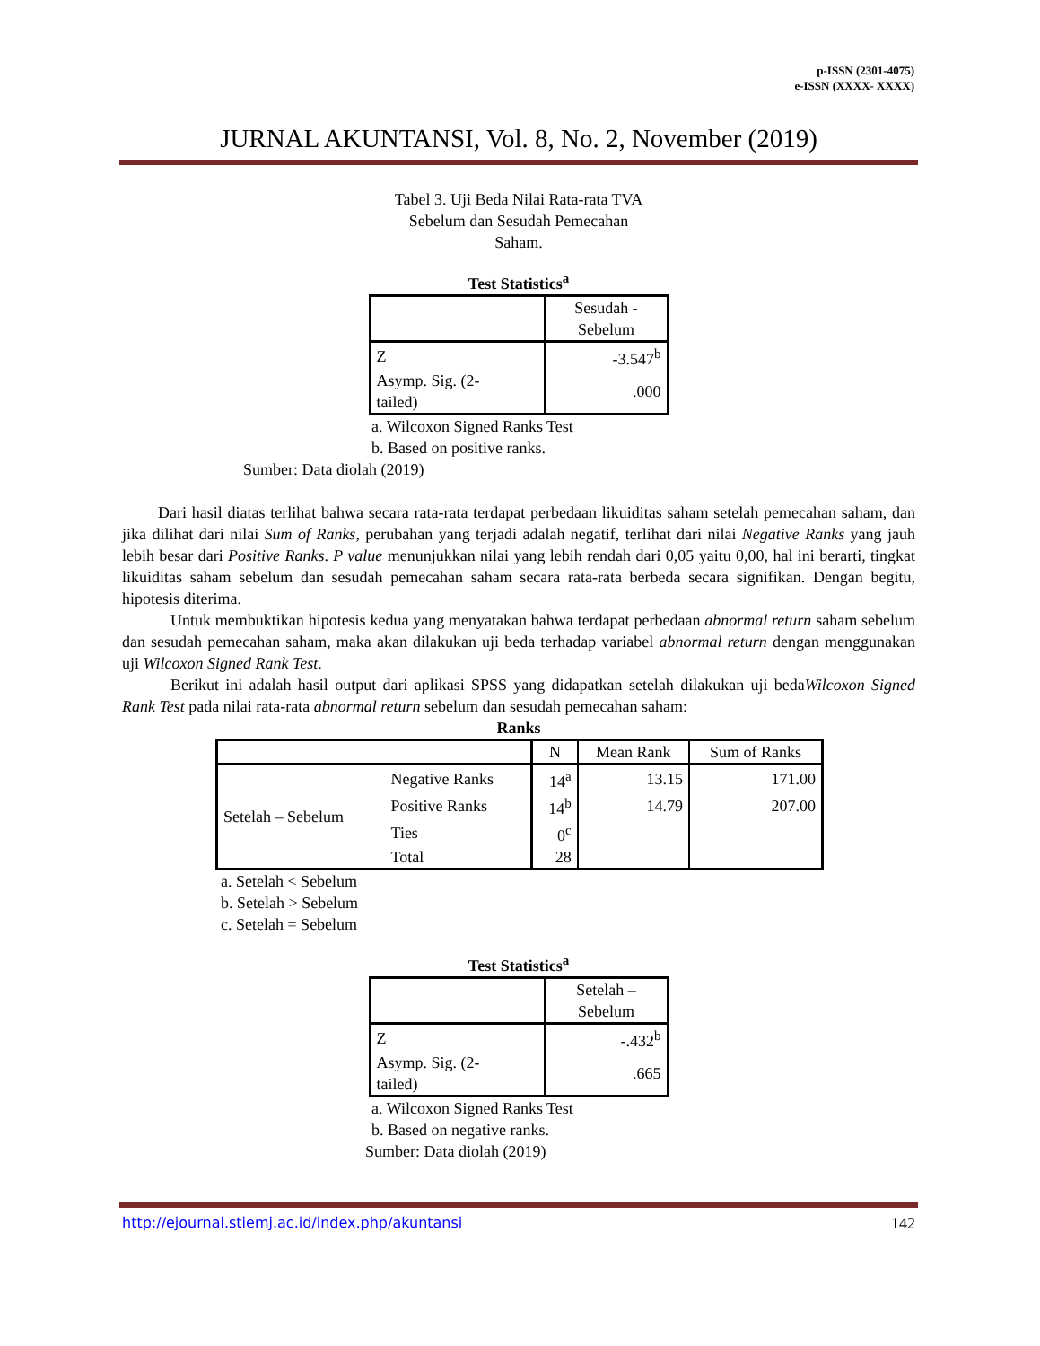p-ISSN (2301-4075)
e-ISSN (XXXX- XXXX)
JURNAL AKUNTANSI, Vol. 8, No. 2, November (2019)
Tabel 3. Uji Beda Nilai Rata-rata TVA
Sebelum dan Sesudah Pemecahan
Saham.
Test Statistics<sup>a</sup>
| | Sesudah - Sebelum |
| Z | -3.547<sup>b</sup> |
| Asymp. Sig. (2- tailed) | .000 |
a. Wilcoxon Signed Ranks Test
b. Based on positive ranks.
Sumber: Data diolah (2019)
Dari hasil diatas terlihat bahwa secara rata-rata terdapat perbedaan likuiditas saham setelah pemecahan saham, dan jika dilihat dari nilai Sum of Ranks, perubahan yang terjadi adalah negatif, terlihat dari nilai Negative Ranks yang jauh lebih besar dari Positive Ranks. P value menunjukkan nilai yang lebih rendah dari 0,05 yaitu 0,00, hal ini berarti, tingkat likuiditas saham sebelum dan sesudah pemecahan saham secara rata-rata berbeda secara signifikan. Dengan begitu, hipotesis diterima.
Untuk membuktikan hipotesis kedua yang menyatakan bahwa terdapat perbedaan abnormal return saham sebelum dan sesudah pemecahan saham, maka akan dilakukan uji beda terhadap variabel abnormal return dengan menggunakan uji Wilcoxon Signed Rank Test.
Berikut ini adalah hasil output dari aplikasi SPSS yang didapatkan setelah dilakukan uji bedaWilcoxon Signed Rank Test pada nilai rata-rata abnormal return sebelum dan sesudah pemecahan saham:
Ranks
| | | N | Mean Rank | Sum of Ranks |
| Setelah – Sebelum | Negative Ranks | 14<sup>a</sup> | 13.15 | 171.00 |
| | Positive Ranks | 14<sup>b</sup> | 14.79 | 207.00 |
| | Ties | 0<sup>c</sup> | | |
| | Total | 28 | | |
a. Setelah < Sebelum
b. Setelah > Sebelum
c. Setelah = Sebelum
Test Statistics<sup>a</sup>
| | Setelah – Sebelum |
| Z | -.432<sup>b</sup> |
| Asymp. Sig. (2- tailed) | .665 |
a. Wilcoxon Signed Ranks Test
b. Based on negative ranks.
Sumber: Data diolah (2019)
http://ejournal.stiemj.ac.id/index.php/akuntansi 142